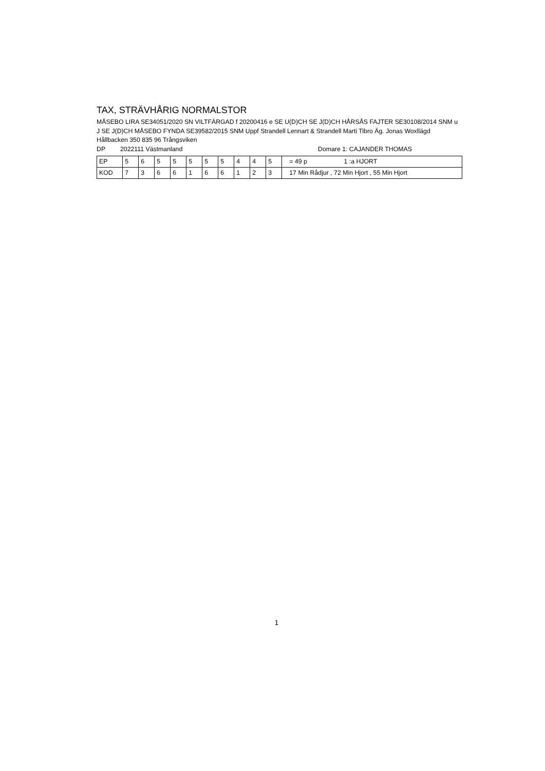TAX, STRÄVHÅRIG NORMALSTOR
MÅSEBO LIRA SE34051/2020 SN VILTFÄRGAD f 20200416 e SE U(D)CH SE J(D)CH HÅRSÅS FAJTER SE30108/2014 SNM u J SE J(D)CH MÅSEBO FYNDA SE39582/2015 SNM Uppf Strandell Lennart & Strandell Marti Tibro Äg. Jonas Woxllägd Hållbacken 350 835 96 Trångsviken
DP 2022111 Västmanland Domare 1: CAJANDER THOMAS
| EP | 5 | 6 | 5 | 5 | 5 | 5 | 5 | 4 | 4 | 5 | = 49 p 1 :a HJORT |
| KOD | 7 | 3 | 6 | 6 | 1 | 6 | 6 | 1 | 2 | 3 | 17 Min Rådjur , 72 Min Hjort , 55 Min Hjort |
1